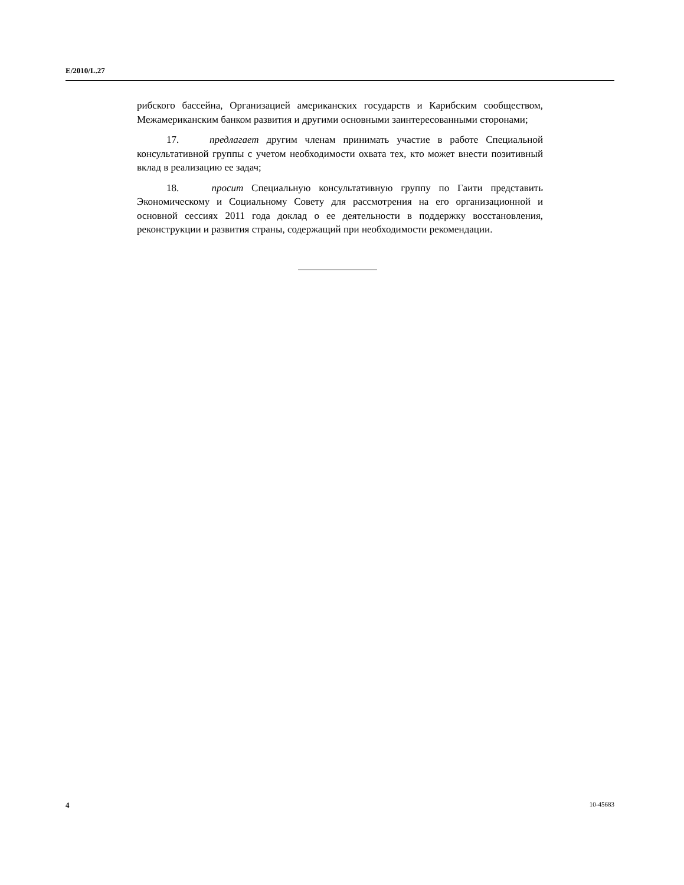E/2010/L.27
рибского бассейна, Организацией американских государств и Карибским сообществом, Межамериканским банком развития и другими основными заинтересованными сторонами;
17. предлагает другим членам принимать участие в работе Специальной консультативной группы с учетом необходимости охвата тех, кто может внести позитивный вклад в реализацию ее задач;
18. просит Специальную консультативную группу по Гаити представить Экономическому и Социальному Совету для рассмотрения на его организационной и основной сессиях 2011 года доклад о ее деятельности в поддержку восстановления, реконструкции и развития страны, содержащий при необходимости рекомендации.
4 10-45683